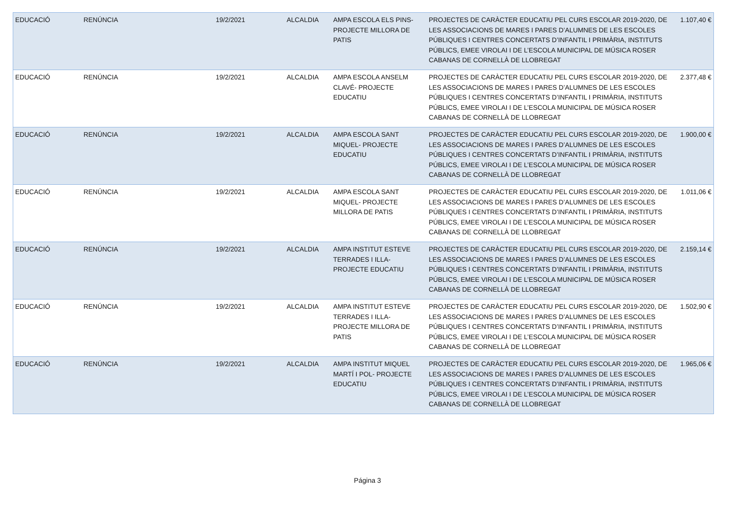| EDUCACIÓ | RENÚNCIA | 19/2/2021 | ALCALDIA | AMPA ESCOLA ELS PINS- PROJECTE MILLORA DE PATIS | PROJECTES DE CARÀCTER EDUCATIU PEL CURS ESCOLAR 2019-2020, DE LES ASSOCIACIONS DE MARES I PARES D’ALUMNES DE LES ESCOLES PÚBLIQUES I CENTRES CONCERTATS D’INFANTIL I PRIMÀRIA, INSTITUTS PÚBLICS, EMEE VIROLAI I DE L’ESCOLA MUNICIPAL DE MÚSICA ROSER CABANAS DE CORNELLÀ DE LLOBREGAT | 1.107,40 € |
| EDUCACIÓ | RENÚNCIA | 19/2/2021 | ALCALDIA | AMPA ESCOLA ANSELM CLAVÉ- PROJECTE EDUCATIU | PROJECTES DE CARÀCTER EDUCATIU PEL CURS ESCOLAR 2019-2020, DE LES ASSOCIACIONS DE MARES I PARES D’ALUMNES DE LES ESCOLES PÚBLIQUES I CENTRES CONCERTATS D’INFANTIL I PRIMÀRIA, INSTITUTS PÚBLICS, EMEE VIROLAI I DE L’ESCOLA MUNICIPAL DE MÚSICA ROSER CABANAS DE CORNELLÀ DE LLOBREGAT | 2.377,48 € |
| EDUCACIÓ | RENÚNCIA | 19/2/2021 | ALCALDIA | AMPA ESCOLA SANT MIQUEL- PROJECTE EDUCATIU | PROJECTES DE CARÀCTER EDUCATIU PEL CURS ESCOLAR 2019-2020, DE LES ASSOCIACIONS DE MARES I PARES D’ALUMNES DE LES ESCOLES PÚBLIQUES I CENTRES CONCERTATS D’INFANTIL I PRIMÀRIA, INSTITUTS PÚBLICS, EMEE VIROLAI I DE L’ESCOLA MUNICIPAL DE MÚSICA ROSER CABANAS DE CORNELLÀ DE LLOBREGAT | 1.900,00 € |
| EDUCACIÓ | RENÚNCIA | 19/2/2021 | ALCALDIA | AMPA ESCOLA SANT MIQUEL- PROJECTE MILLORA DE PATIS | PROJECTES DE CARÀCTER EDUCATIU PEL CURS ESCOLAR 2019-2020, DE LES ASSOCIACIONS DE MARES I PARES D’ALUMNES DE LES ESCOLES PÚBLIQUES I CENTRES CONCERTATS D’INFANTIL I PRIMÀRIA, INSTITUTS PÚBLICS, EMEE VIROLAI I DE L’ESCOLA MUNICIPAL DE MÚSICA ROSER CABANAS DE CORNELLÀ DE LLOBREGAT | 1.011,06 € |
| EDUCACIÓ | RENÚNCIA | 19/2/2021 | ALCALDIA | AMPA INSTITUT ESTEVE TERRADES I ILLA- PROJECTE EDUCATIU | PROJECTES DE CARÀCTER EDUCATIU PEL CURS ESCOLAR 2019-2020, DE LES ASSOCIACIONS DE MARES I PARES D’ALUMNES DE LES ESCOLES PÚBLIQUES I CENTRES CONCERTATS D’INFANTIL I PRIMÀRIA, INSTITUTS PÚBLICS, EMEE VIROLAI I DE L’ESCOLA MUNICIPAL DE MÚSICA ROSER CABANAS DE CORNELLÀ DE LLOBREGAT | 2.159,14 € |
| EDUCACIÓ | RENÚNCIA | 19/2/2021 | ALCALDIA | AMPA INSTITUT ESTEVE TERRADES I ILLA- PROJECTE MILLORA DE PATIS | PROJECTES DE CARÀCTER EDUCATIU PEL CURS ESCOLAR 2019-2020, DE LES ASSOCIACIONS DE MARES I PARES D’ALUMNES DE LES ESCOLES PÚBLIQUES I CENTRES CONCERTATS D’INFANTIL I PRIMÀRIA, INSTITUTS PÚBLICS, EMEE VIROLAI I DE L’ESCOLA MUNICIPAL DE MÚSICA ROSER CABANAS DE CORNELLÀ DE LLOBREGAT | 1.502,90 € |
| EDUCACIÓ | RENÚNCIA | 19/2/2021 | ALCALDIA | AMPA INSTITUT MIQUEL MARTÍ I POL- PROJECTE EDUCATIU | PROJECTES DE CARÀCTER EDUCATIU PEL CURS ESCOLAR 2019-2020, DE LES ASSOCIACIONS DE MARES I PARES D’ALUMNES DE LES ESCOLES PÚBLIQUES I CENTRES CONCERTATS D’INFANTIL I PRIMÀRIA, INSTITUTS PÚBLICS, EMEE VIROLAI I DE L’ESCOLA MUNICIPAL DE MÚSICA ROSER CABANAS DE CORNELLÀ DE LLOBREGAT | 1.965,06 € |
Página 3